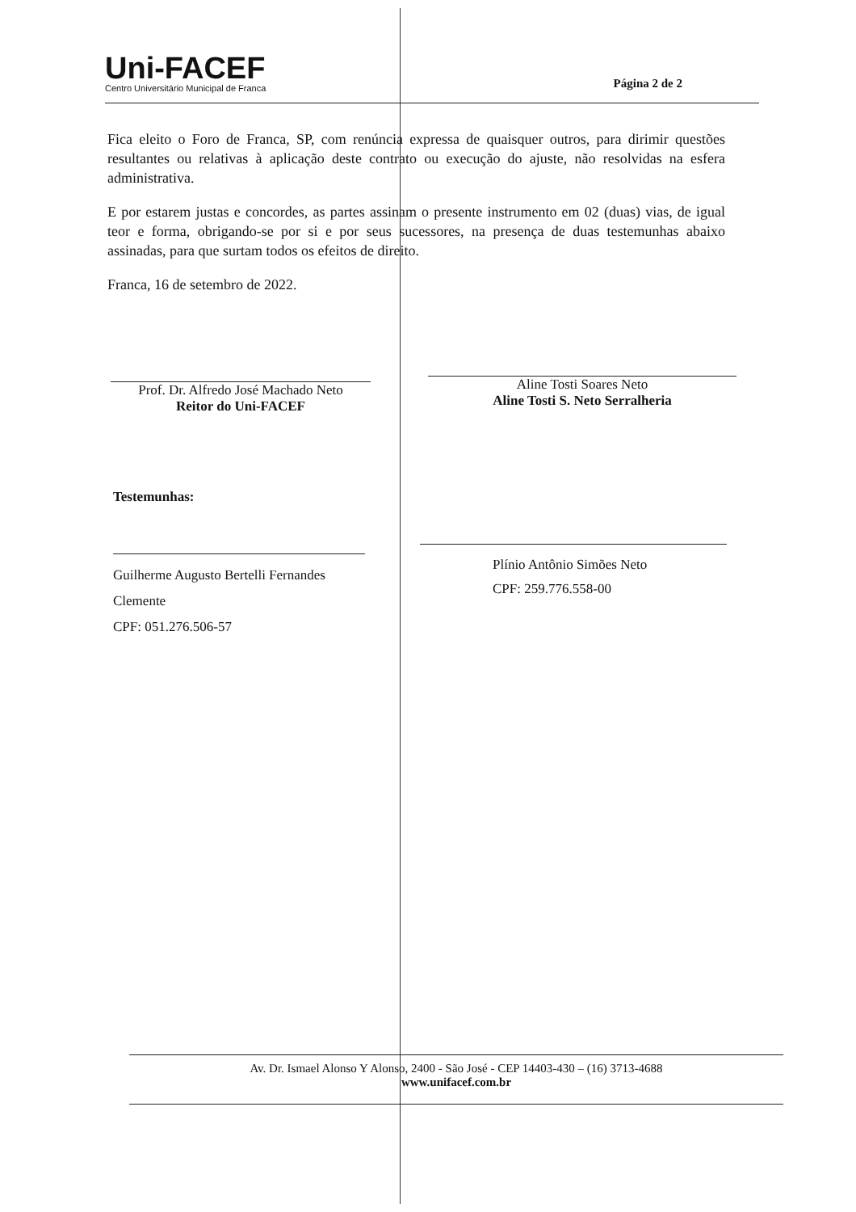Uni-FACEF
Centro Universitário Municipal de Franca
Página 2 de 2
Fica eleito o Foro de Franca, SP, com renúncia expressa de quaisquer outros, para dirimir questões resultantes ou relativas à aplicação deste contrato ou execução do ajuste, não resolvidas na esfera administrativa.
E por estarem justas e concordes, as partes assinam o presente instrumento em 02 (duas) vias, de igual teor e forma, obrigando-se por si e por seus sucessores, na presença de duas testemunhas abaixo assinadas, para que surtam todos os efeitos de direito.
Franca, 16 de setembro de 2022.
Prof. Dr. Alfredo José Machado Neto
Reitor do Uni-FACEF
Aline Tosti Soares Neto
Aline Tosti S. Neto Serralheria
Testemunhas:
Guilherme Augusto Bertelli Fernandes Clemente
CPF: 051.276.506-57
Plínio Antônio Simões Neto
CPF: 259.776.558-00
Av. Dr. Ismael Alonso Y Alonso, 2400 - São José - CEP 14403-430 – (16) 3713-4688
www.unifacef.com.br